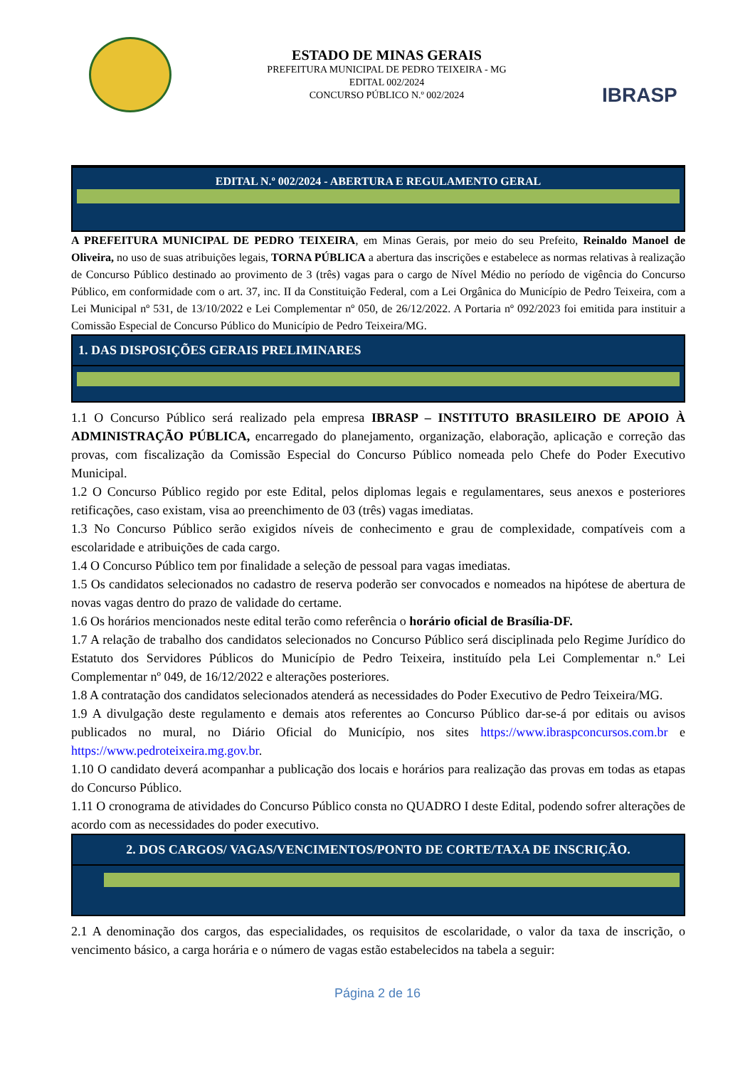ESTADO DE MINAS GERAIS
PREFEITURA MUNICIPAL DE PEDRO TEIXEIRA - MG
EDITAL 002/2024
CONCURSO PÚBLICO N.º 002/2024
IBRASP
EDITAL N.º 002/2024 - ABERTURA E REGULAMENTO GERAL
A PREFEITURA MUNICIPAL DE PEDRO TEIXEIRA, em Minas Gerais, por meio do seu Prefeito, Reinaldo Manoel de Oliveira, no uso de suas atribuições legais, TORNA PÚBLICA a abertura das inscrições e estabelece as normas relativas à realização de Concurso Público destinado ao provimento de 3 (três) vagas para o cargo de Nível Médio no período de vigência do Concurso Público, em conformidade com o art. 37, inc. II da Constituição Federal, com a Lei Orgânica do Município de Pedro Teixeira, com a Lei Municipal nº 531, de 13/10/2022 e Lei Complementar nº 050, de 26/12/2022. A Portaria nº 092/2023 foi emitida para instituir a Comissão Especial de Concurso Público do Município de Pedro Teixeira/MG.
1. DAS DISPOSIÇÕES GERAIS PRELIMINARES
1.1 O Concurso Público será realizado pela empresa IBRASP – INSTITUTO BRASILEIRO DE APOIO À ADMINISTRAÇÃO PÚBLICA, encarregado do planejamento, organização, elaboração, aplicação e correção das provas, com fiscalização da Comissão Especial do Concurso Público nomeada pelo Chefe do Poder Executivo Municipal.
1.2 O Concurso Público regido por este Edital, pelos diplomas legais e regulamentares, seus anexos e posteriores retificações, caso existam, visa ao preenchimento de 03 (três) vagas imediatas.
1.3 No Concurso Público serão exigidos níveis de conhecimento e grau de complexidade, compatíveis com a escolaridade e atribuições de cada cargo.
1.4 O Concurso Público tem por finalidade a seleção de pessoal para vagas imediatas.
1.5 Os candidatos selecionados no cadastro de reserva poderão ser convocados e nomeados na hipótese de abertura de novas vagas dentro do prazo de validade do certame.
1.6 Os horários mencionados neste edital terão como referência o horário oficial de Brasília-DF.
1.7 A relação de trabalho dos candidatos selecionados no Concurso Público será disciplinada pelo Regime Jurídico do Estatuto dos Servidores Públicos do Município de Pedro Teixeira, instituído pela Lei Complementar n.º Lei Complementar nº 049, de 16/12/2022 e alterações posteriores.
1.8 A contratação dos candidatos selecionados atenderá as necessidades do Poder Executivo de Pedro Teixeira/MG.
1.9 A divulgação deste regulamento e demais atos referentes ao Concurso Público dar-se-á por editais ou avisos publicados no mural, no Diário Oficial do Município, nos sites https://www.ibraspconcursos.com.br e https://www.pedroteixeira.mg.gov.br.
1.10 O candidato deverá acompanhar a publicação dos locais e horários para realização das provas em todas as etapas do Concurso Público.
1.11 O cronograma de atividades do Concurso Público consta no QUADRO I deste Edital, podendo sofrer alterações de acordo com as necessidades do poder executivo.
2. DOS CARGOS/ VAGAS/VENCIMENTOS/PONTO DE CORTE/TAXA DE INSCRIÇÃO.
2.1 A denominação dos cargos, das especialidades, os requisitos de escolaridade, o valor da taxa de inscrição, o vencimento básico, a carga horária e o número de vagas estão estabelecidos na tabela a seguir:
Página 2 de 16